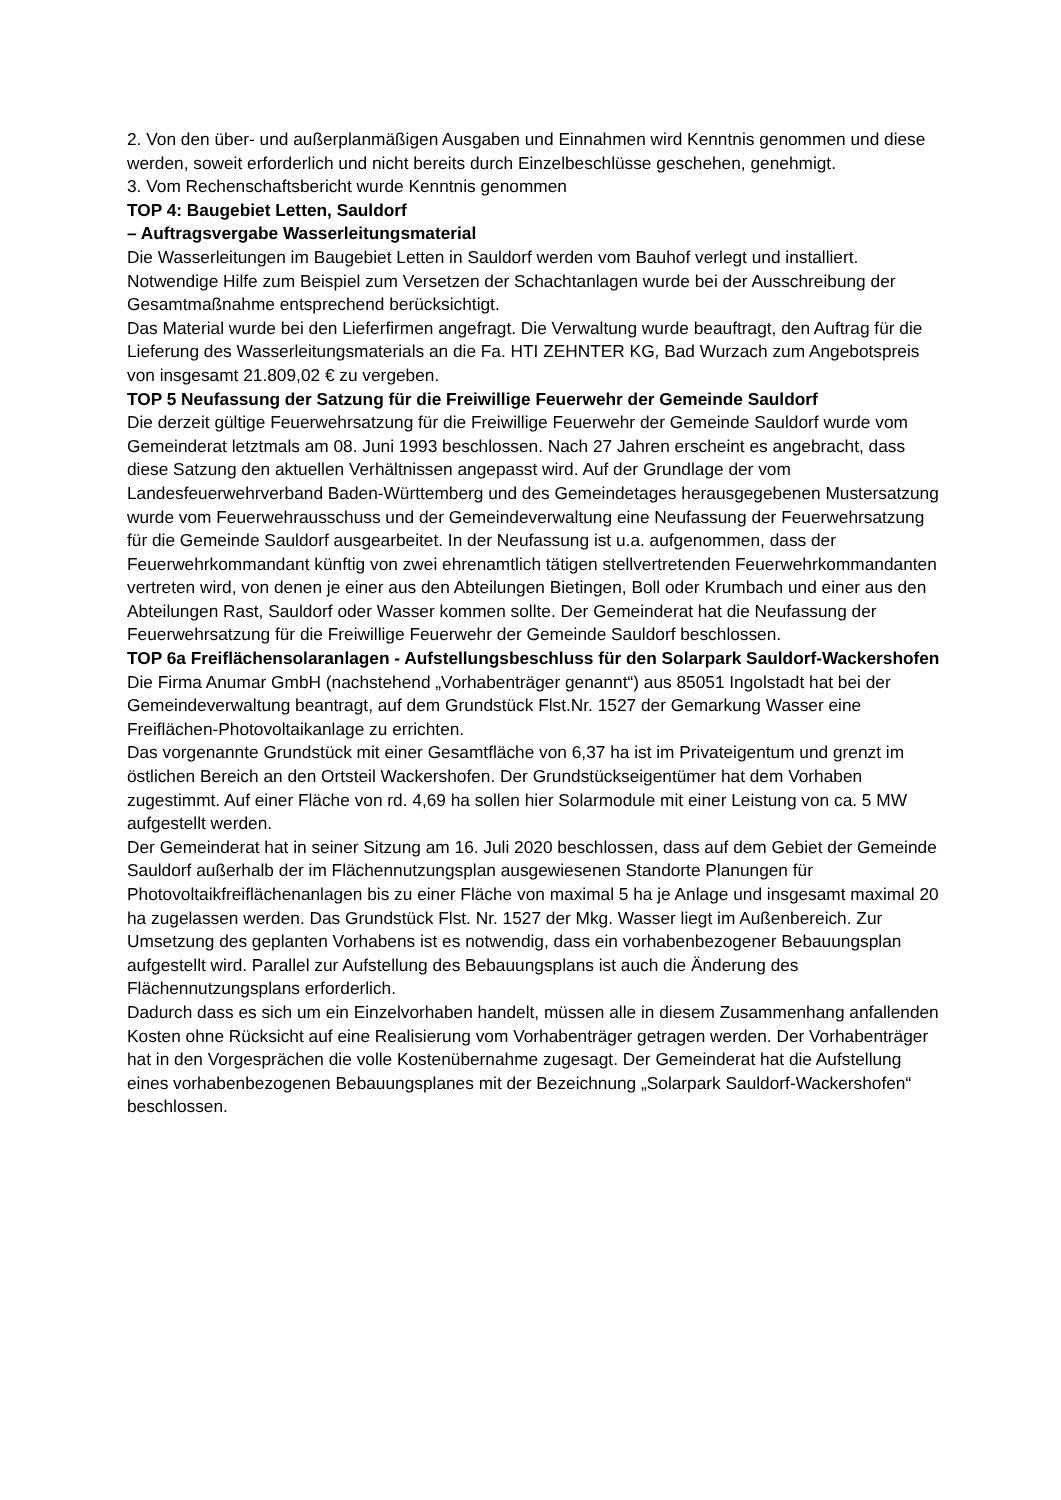2. Von den über- und außerplanmäßigen Ausgaben und Einnahmen wird Kenntnis genommen und diese werden, soweit erforderlich und nicht bereits durch Einzelbeschlüsse geschehen, genehmigt.
3. Vom Rechenschaftsbericht wurde Kenntnis genommen
TOP 4: Baugebiet Letten, Sauldorf
– Auftragsvergabe Wasserleitungsmaterial
Die Wasserleitungen im Baugebiet Letten in Sauldorf werden vom Bauhof verlegt und installiert. Notwendige Hilfe zum Beispiel zum Versetzen der Schachtanlagen wurde bei der Ausschreibung der Gesamtmaßnahme entsprechend berücksichtigt.
Das Material wurde bei den Lieferfirmen angefragt. Die Verwaltung wurde beauftragt, den Auftrag für die Lieferung des Wasserleitungsmaterials an die Fa. HTI ZEHNTER KG, Bad Wurzach zum Angebotspreis von insgesamt 21.809,02 € zu vergeben.
TOP 5 Neufassung der Satzung für die Freiwillige Feuerwehr der Gemeinde Sauldorf
Die derzeit gültige Feuerwehrsatzung für die Freiwillige Feuerwehr der Gemeinde Sauldorf wurde vom Gemeinderat letztmals am 08. Juni 1993 beschlossen. Nach 27 Jahren erscheint es angebracht, dass diese Satzung den aktuellen Verhältnissen angepasst wird. Auf der Grundlage der vom Landesfeuerwehrverband Baden-Württemberg und des Gemeindetages herausgegebenen Mustersatzung wurde vom Feuerwehrausschuss und der Gemeindeverwaltung eine Neufassung der Feuerwehrsatzung für die Gemeinde Sauldorf ausgearbeitet. In der Neufassung ist u.a. aufgenommen, dass der Feuerwehrkommandant künftig von zwei ehrenamtlich tätigen stellvertretenden Feuerwehrkommandanten vertreten wird, von denen je einer aus den Abteilungen Bietingen, Boll oder Krumbach und einer aus den Abteilungen Rast, Sauldorf oder Wasser kommen sollte. Der Gemeinderat hat die Neufassung der Feuerwehrsatzung für die Freiwillige Feuerwehr der Gemeinde Sauldorf beschlossen.
TOP 6a Freiflächensolaranlagen - Aufstellungsbeschluss für den Solarpark Sauldorf-Wackershofen
Die Firma Anumar GmbH (nachstehend „Vorhabenträger genannt“) aus 85051 Ingolstadt hat bei der Gemeindeverwaltung beantragt, auf dem Grundstück Flst.Nr. 1527 der Gemarkung Wasser eine Freiflächen-Photovoltaikanlage zu errichten.
Das vorgenannte Grundstück mit einer Gesamtfläche von 6,37 ha ist im Privateigentum und grenzt im östlichen Bereich an den Ortsteil Wackershofen. Der Grundstückseigentümer hat dem Vorhaben zugestimmt. Auf einer Fläche von rd. 4,69 ha sollen hier Solarmodule mit einer Leistung von ca. 5 MW aufgestellt werden.
Der Gemeinderat hat in seiner Sitzung am 16. Juli 2020 beschlossen, dass auf dem Gebiet der Gemeinde Sauldorf außerhalb der im Flächennutzungsplan ausgewiesenen Standorte Planungen für Photovoltaikfreiflächenanlagen bis zu einer Fläche von maximal 5 ha je Anlage und insgesamt maximal 20 ha zugelassen werden. Das Grundstück Flst. Nr. 1527 der Mkg. Wasser liegt im Außenbereich. Zur Umsetzung des geplanten Vorhabens ist es notwendig, dass ein vorhabenbezogener Bebauungsplan aufgestellt wird. Parallel zur Aufstellung des Bebauungsplans ist auch die Änderung des Flächennutzungsplans erforderlich.
Dadurch dass es sich um ein Einzelvorhaben handelt, müssen alle in diesem Zusammenhang anfallenden Kosten ohne Rücksicht auf eine Realisierung vom Vorhabenträger getragen werden. Der Vorhabenträger hat in den Vorgesprächen die volle Kostenübernahme zugesagt. Der Gemeinderat hat die Aufstellung eines vorhabenbezogenen Bebauungsplanes mit der Bezeichnung „Solarpark Sauldorf-Wackershofen“ beschlossen.